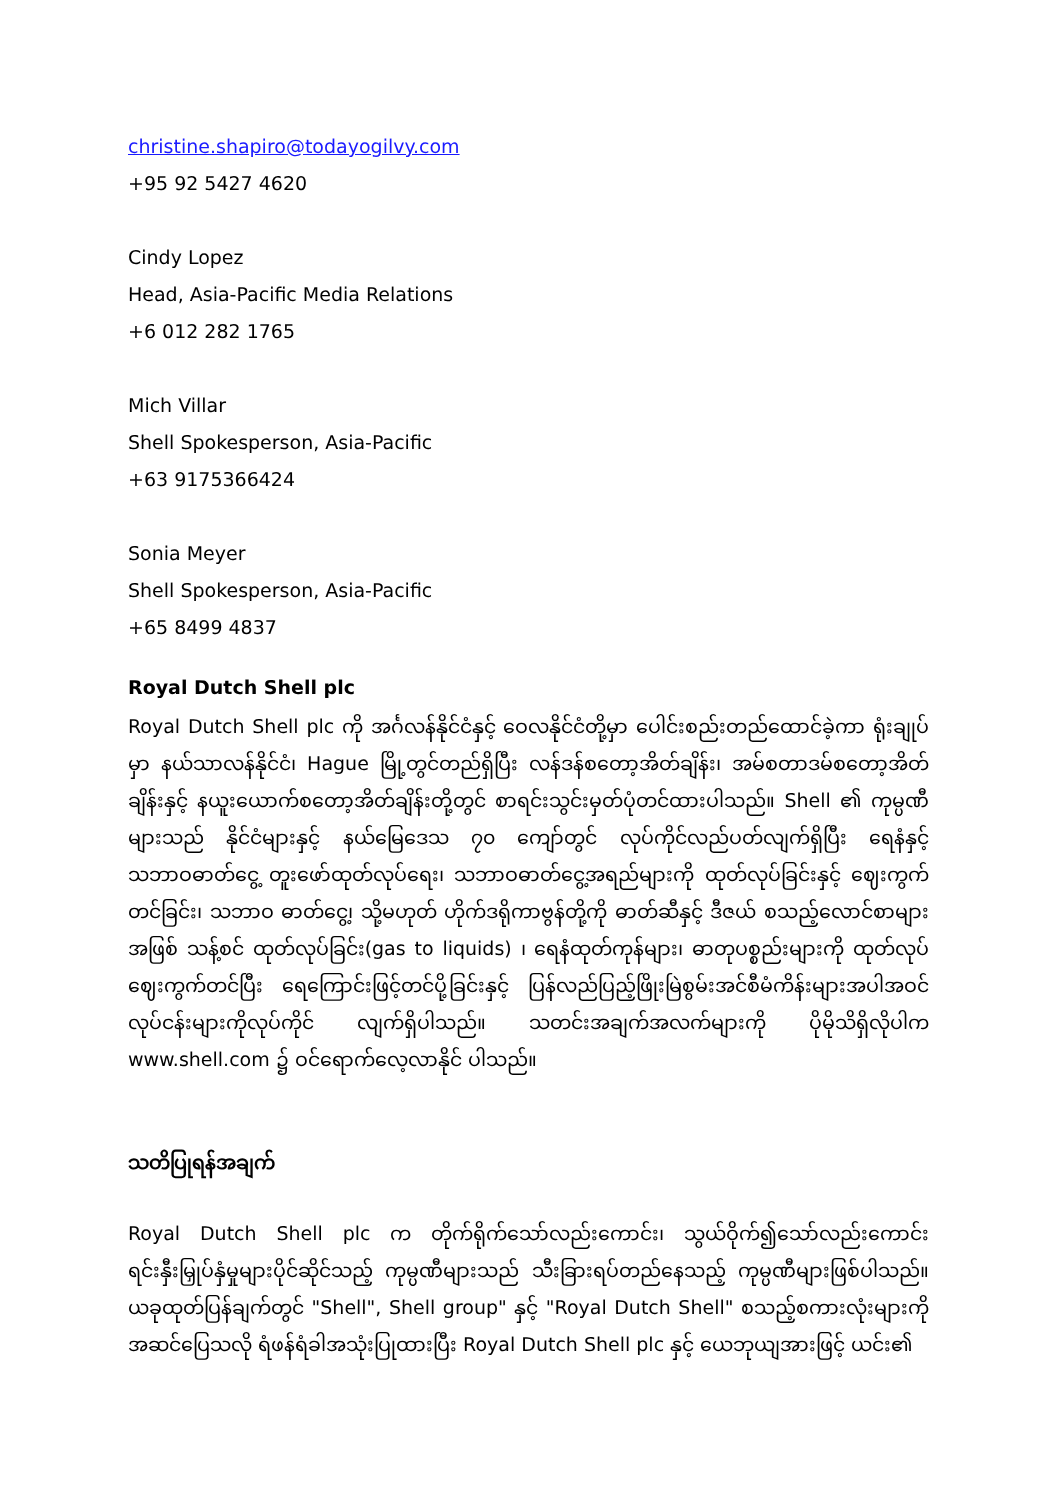christine.shapiro@todayogilvy.com
+95 92 5427 4620
Cindy Lopez
Head, Asia-Pacific Media Relations
+6 012 282 1765
Mich Villar
Shell Spokesperson, Asia-Pacific
+63 9175366424
Sonia Meyer
Shell Spokesperson, Asia-Pacific
+65 8499 4837
Royal Dutch Shell plc
Royal Dutch Shell plc ကို အင်္ဂလန်နိုင်ငံနှင့် ဝေလနိုင်ငံတို့မှာ ပေါင်းစည်းတည်ထောင်ခဲ့ကာ ရုံးချုပ်မှာ နယ်သာလန်နိုင်ငံ၊ Hague မြို့တွင်တည်ရှိပြီး လန်ဒန်စတော့အိတ်ချိန်း၊ အမ်စတာဒမ်စတော့အိတ်ချိန်းနှင့် နယူးယောက်စတော့အိတ်ချိန်းတို့တွင် စာရင်းသွင်းမှတ်ပုံတင်ထားပါသည်။ Shell ၏ ကုမ္ပဏီများသည် နိုင်ငံများနှင့် နယ်မြေဒေသ ၇၀ ကျော်တွင် လုပ်ကိုင်လည်ပတ်လျက်ရှိပြီး ရေနံနှင့်သဘာဝဓာတ်ငွေ့ တူးဖော်ထုတ်လုပ်ရေး၊ သဘာဝဓာတ်ငွေ့အရည်များကို ထုတ်လုပ်ခြင်းနှင့် ဈေးကွက်တင်ခြင်း၊ သဘာဝ ဓာတ်ငွေ့၊ သို့မဟုတ် ဟိုက်ဒရိုကာဗွန်တို့ကို ဓာတ်ဆီနှင့် ဒီဇယ် စသည့်လောင်စာများအဖြစ် သန့်စင် ထုတ်လုပ်ခြင်း(gas to liquids) ၊ ရေနံထုတ်ကုန်များ၊ ဓာတုပစ္စည်းများကို ထုတ်လုပ်ဈေးကွက်တင်ပြီး ရေကြောင်းဖြင့်တင်ပို့ခြင်းနှင့် ပြန်လည်ပြည့်ဖြိုးမြဲစွမ်းအင်စီမံကိန်းများအပါအဝင် လုပ်ငန်းများကိုလုပ်ကိုင် လျက်ရှိပါသည်။ သတင်းအချက်အလက်များကို ပိုမိုသိရှိလိုပါက www.shell.com ၌ ဝင်ရောက်လေ့လာနိုင် ပါသည်။
သတိပြုရန်အချက်
Royal Dutch Shell plc က တိုက်ရိုက်သော်လည်းကောင်း၊ သွယ်ဝိုက်၍သော်လည်းကောင်း ရင်းနှီးမြှုပ်နှံမှုများပိုင်ဆိုင်သည့် ကုမ္ပဏီများသည် သီးခြားရပ်တည်နေသည့် ကုမ္ပဏီများဖြစ်ပါသည်။ ယခုထုတ်ပြန်ချက်တွင် "Shell", Shell group" နှင့် "Royal Dutch Shell" စသည့်စကားလုံးများကို အဆင်ပြေသလို ရံဖန်ရံခါအသုံးပြုထားပြီး Royal Dutch Shell plc နှင့် ယေဘုယျအားဖြင့် ယင်း၏